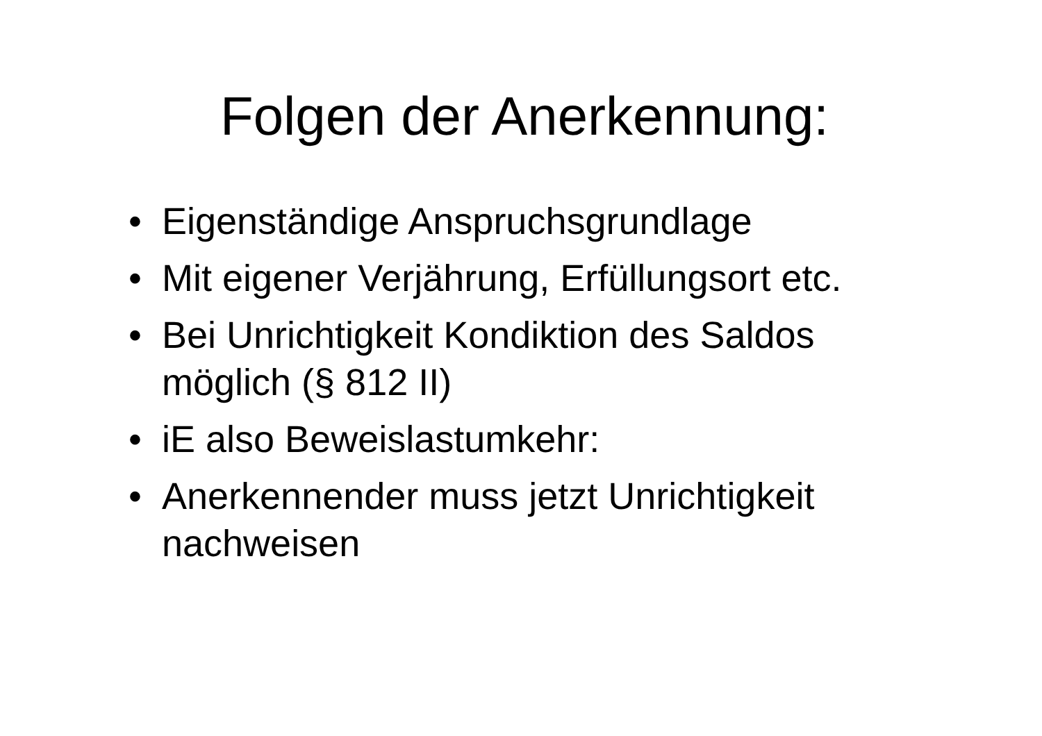Folgen der Anerkennung:
• Eigenständige Anspruchsgrundlage
• Mit eigener Verjährung, Erfüllungsort etc.
• Bei Unrichtigkeit Kondiktion des Saldos möglich (§ 812 II)
• iE also Beweislastumkehr:
• Anerkennender muss jetzt Unrichtigkeit nachweisen